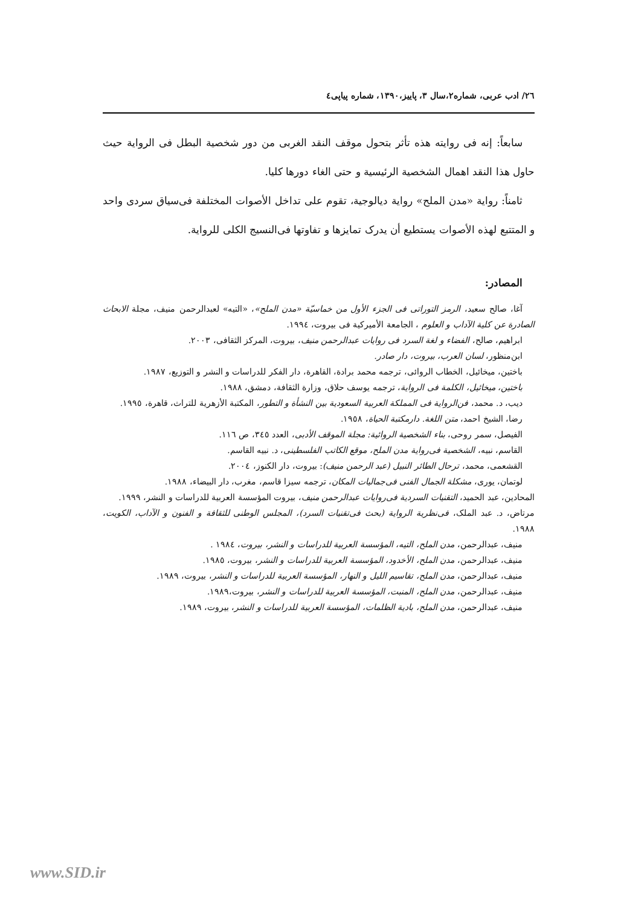٢٦/ ادب عربی، شماره۲،سال ۳، پاییز،۱۳۹۰، شماره پیاپی٤
سابعاً: إنه فی روایته هذه تأثر بتحول موقف النقد الغربی من دور شخصیة البطل فی الروایة حیث حاول هذا النقد اهمال الشخصیة الرئیسیة و حتی الغاء دورها کلیا.
ثامناً: روایة «مدن الملح» روایة دیالوجیة، تقوم علی تداخل الأصوات المختلفة فی‌سیاق سردی واحد و المتتبع لهذه الأصوات یستطیع أن یدرک تمایزها و تفاوتها فی‌النسیج الکلی للروایة.
المصادر:
آغا، صالح سعید، الرمز التوراتی فی الجزء الأول من خماسیّة «مدن الملح»، «التیه» لعبدالرحمن منیف، مجلة الابحاث الصادرة عن کلیة الآداب و العلوم ، الجامعة الأمیرکیة فی بیروت، ١٩٩٤.
ابراهیم، صالح، الفضاء و لغة السرد فی روایات عبدالرحمن منیف، بیروت، المرکز الثقافی، ٢٠٠٣.
ابن‌منظور، لسان العرب، بیروت، دار صادر.
باختین، میخائیل، الخطاب الروائی، ترجمه محمد برادة، القاهرة، دار الفکر للدراسات و النشر و التوزیع، ١٩٨٧.
باختین، میخائیل، الکلمة فی الروایة، ترجمه یوسف حلاق، وزارة الثقافة، دمشق، ١٩٨٨.
دیب، د. محمد، فن‌الروایة فی المملکة العربیة السعودیة بین النشأة و التطور، المکتبة الأزهریة للتراث، قاهرة، ١٩٩٥.
رضا، الشیخ احمد، متن اللغة. دارمکتبة الحیاة، ١٩٥٨.
الفیصل، سمر روحی، بناء الشخصیة الروائیة: مجلة الموقف الأدبی، العدد ٣٤٥، ص ١١٦.
القاسم، نبیه، الشخصیة فی‌روایة مدن الملح، موقع الکاتب الفلسطینی، د. نبیه القاسم.
القشعمی، محمد، ترحال الطائر النبیل (عبد الرحمن منیف): بیروت، دار الکنوز، ٢٠٠٤.
لوتمان، یوری، مشکلة الجمال الفنی فی‌جمالیات المکان، ترجمه سیزا قاسم، مغرب، دار البیضاء، ١٩٨٨.
المحادین، عبد الحمید، التقنیات السردیة فی‌روایات عبدالرحمن منیف، بیروت المؤسسة العربیة للدراسات و النشر، ١٩٩٩.
مرتاض، د. عبد الملک، فی‌نظریة الروایة (بحث فی‌تقنیات السرد)، المجلس الوطنی للثقافة و الفنون و الآداب، الکویت، ١٩٨٨.
منیف، عبدالرحمن، مدن الملح، التیه، المؤسسة العربیة للدراسات و النشر، بیروت، ١٩٨٤ .
منیف، عبدالرحمن، مدن الملح، الأخدود، المؤسسة العربیة للدراسات و النشر، بیروت، ١٩٨٥.
منیف، عبدالرحمن، مدن الملح، تقاسیم اللیل و النهار، المؤسسة العربیة للدراسات و النشر، بیروت، ١٩٨٩.
منیف، عبدالرحمن، مدن الملح، المنبت، المؤسسة العربیة للدراسات و النشر، بیروت،١٩٨٩.
منیف، عبدالرحمن، مدن الملح، بادیة الظلمات، المؤسسة العربیة للدراسات و النشر، بیروت، ١٩٨٩.
www.SID.ir